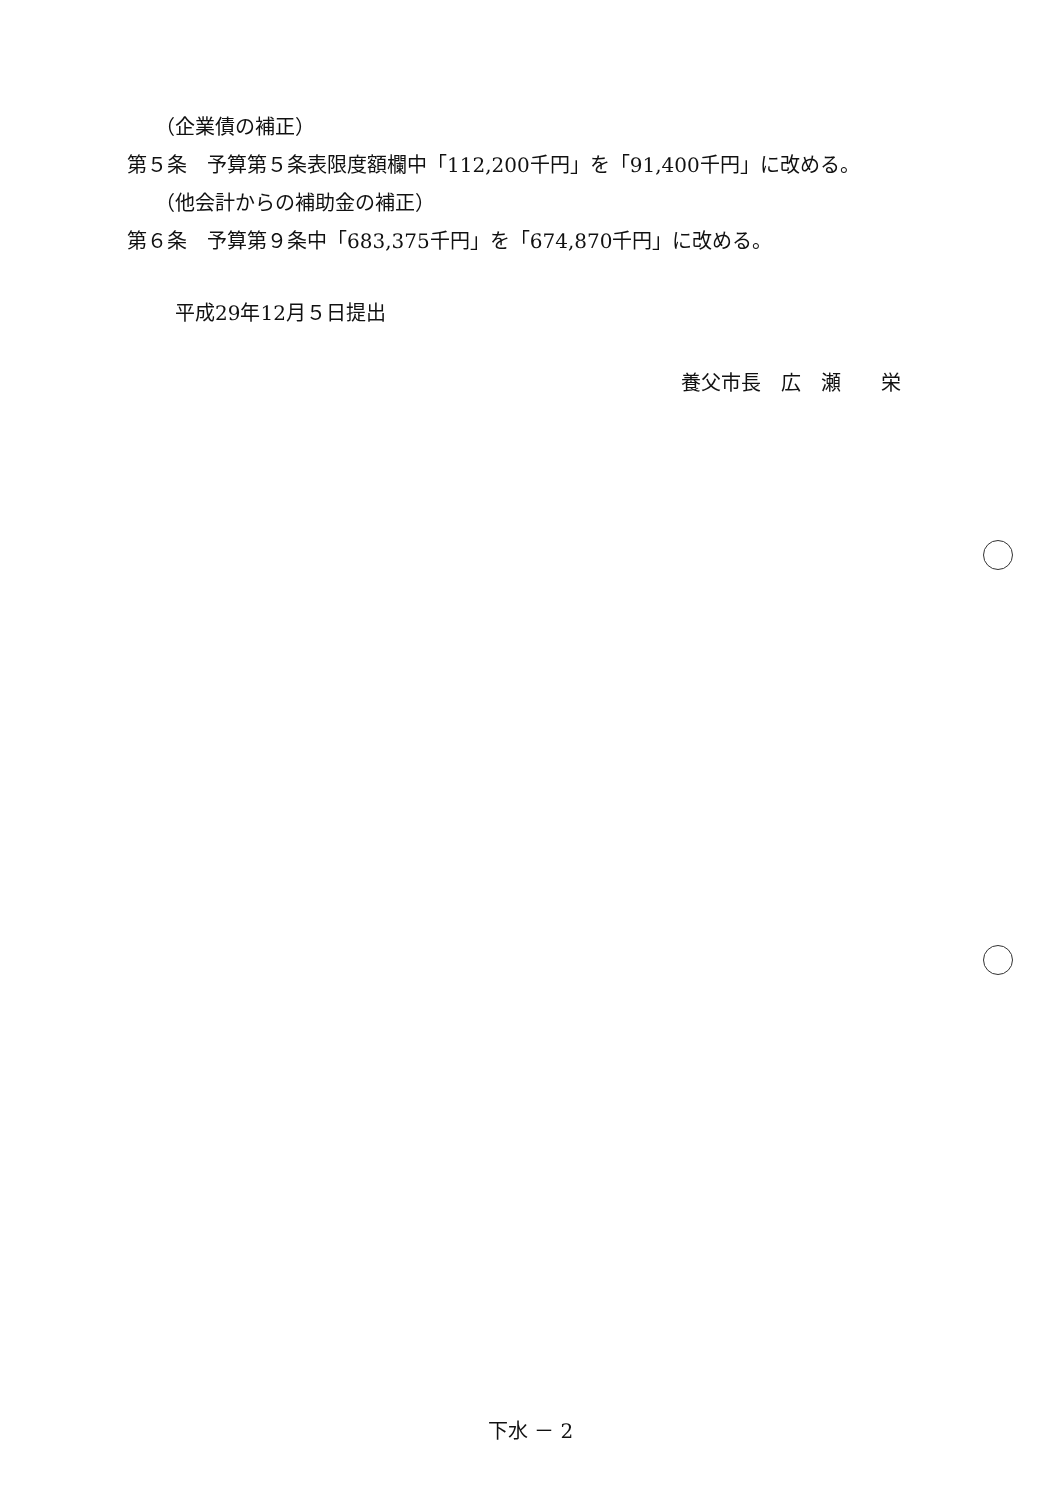（企業債の補正）
第５条　予算第５条表限度額欄中「112,200千円」を「91,400千円」に改める。
（他会計からの補助金の補正）
第６条　予算第９条中「683,375千円」を「674,870千円」に改める。
平成29年12月５日提出
養父市長　広　瀬　　栄
下水 － 2